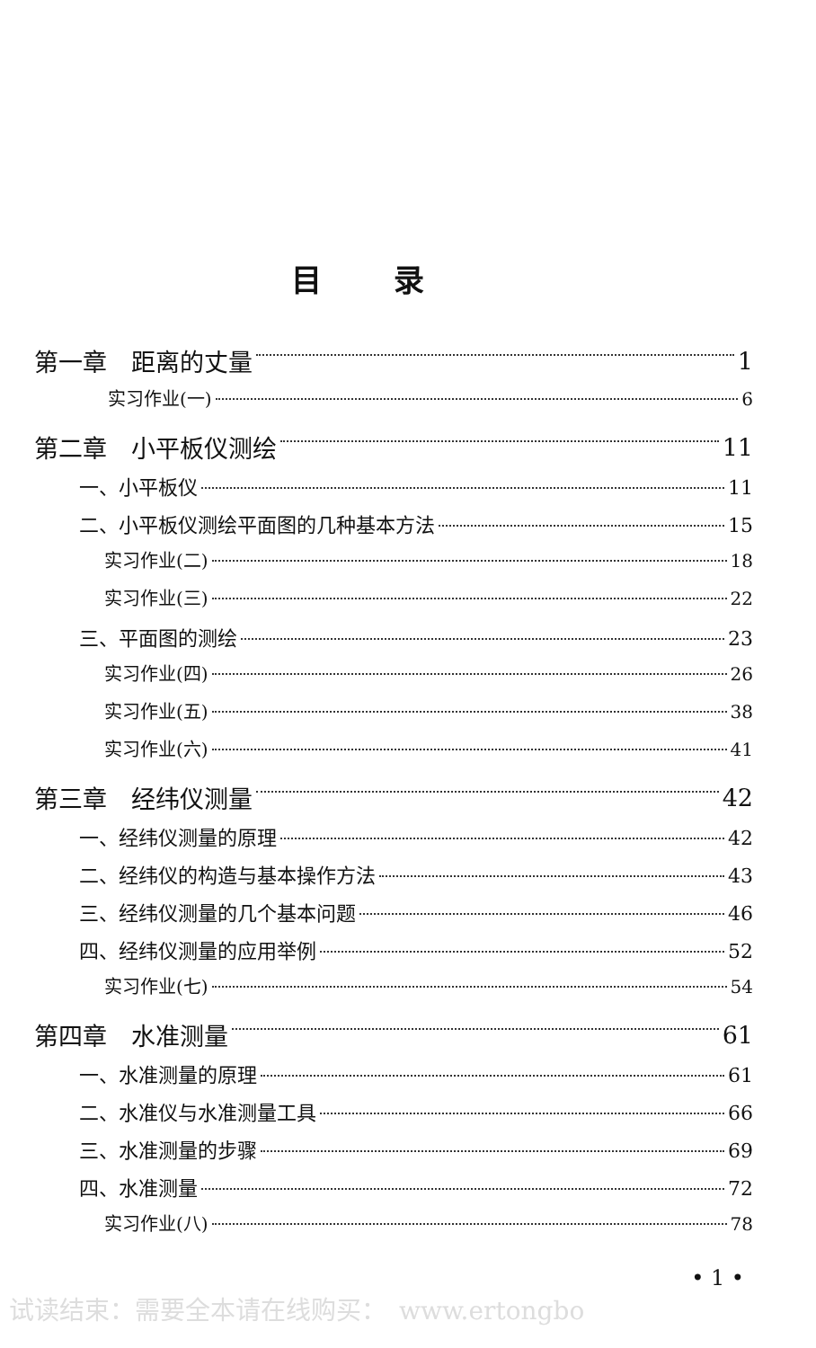目录
第一章　距离的丈量 1
实习作业(一) 6
第二章　小平板仪测绘 11
一、小平板仪 11
二、小平板仪测绘平面图的几种基本方法 15
实习作业(二) 18
实习作业(三) 22
三、平面图的测绘 23
实习作业(四) 26
实习作业(五) 38
实习作业(六) 41
第三章　经纬仪测量 42
一、经纬仪测量的原理 42
二、经纬仪的构造与基本操作方法 43
三、经纬仪测量的几个基本问题 46
四、经纬仪测量的应用举例 52
实习作业(七) 54
第四章　水准测量 61
一、水准测量的原理 61
二、水准仪与水准测量工具 66
三、水准测量的步骤 69
四、水准测量 72
实习作业(八) 78
• 1 •
试读结束：需要全本请在线购买：　www.ertongbo